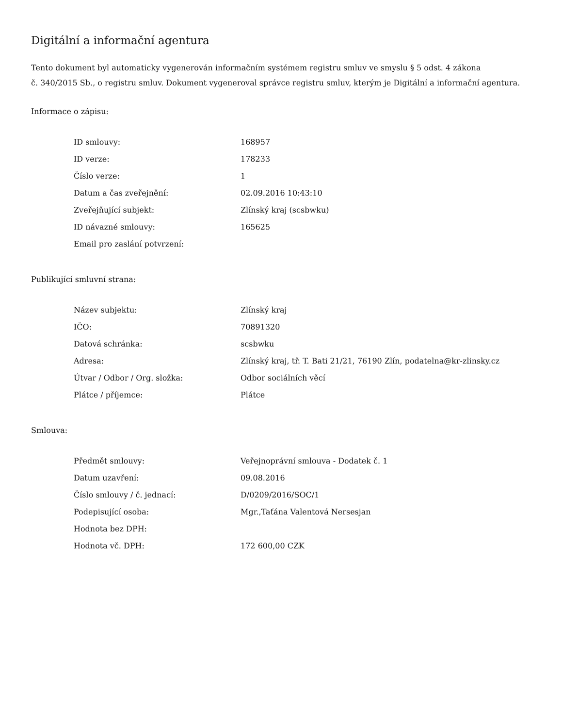Digitální a informační agentura
Tento dokument byl automaticky vygenerován informačním systémem registru smluv ve smyslu § 5 odst. 4 zákona
č. 340/2015 Sb., o registru smluv. Dokument vygeneroval správce registru smluv, kterým je Digitální a informační agentura.
Informace o zápisu:
| ID smlouvy: | 168957 |
| ID verze: | 178233 |
| Číslo verze: | 1 |
| Datum a čas zveřejnění: | 02.09.2016 10:43:10 |
| Zveřejňující subjekt: | Zlínský kraj (scsbwku) |
| ID návazné smlouvy: | 165625 |
| Email pro zaslání potvrzení: | |
Publikující smluvní strana:
| Název subjektu: | Zlínský kraj |
| IČO: | 70891320 |
| Datová schránka: | scsbwku |
| Adresa: | Zlínský kraj, tř. T. Bati 21/21, 76190 Zlín, podatelna@kr-zlinsky.cz |
| Útvar / Odbor / Org. složka: | Odbor sociálních věcí |
| Plátce / příjemce: | Plátce |
Smlouva:
| Předmět smlouvy: | Veřejnoprávní smlouva - Dodatek č. 1 |
| Datum uzavření: | 09.08.2016 |
| Číslo smlouvy / č. jednací: | D/0209/2016/SOC/1 |
| Podepisující osoba: | Mgr.,Taťána Valentová Nersesjan |
| Hodnota bez DPH: | |
| Hodnota vč. DPH: | 172 600,00 CZK |